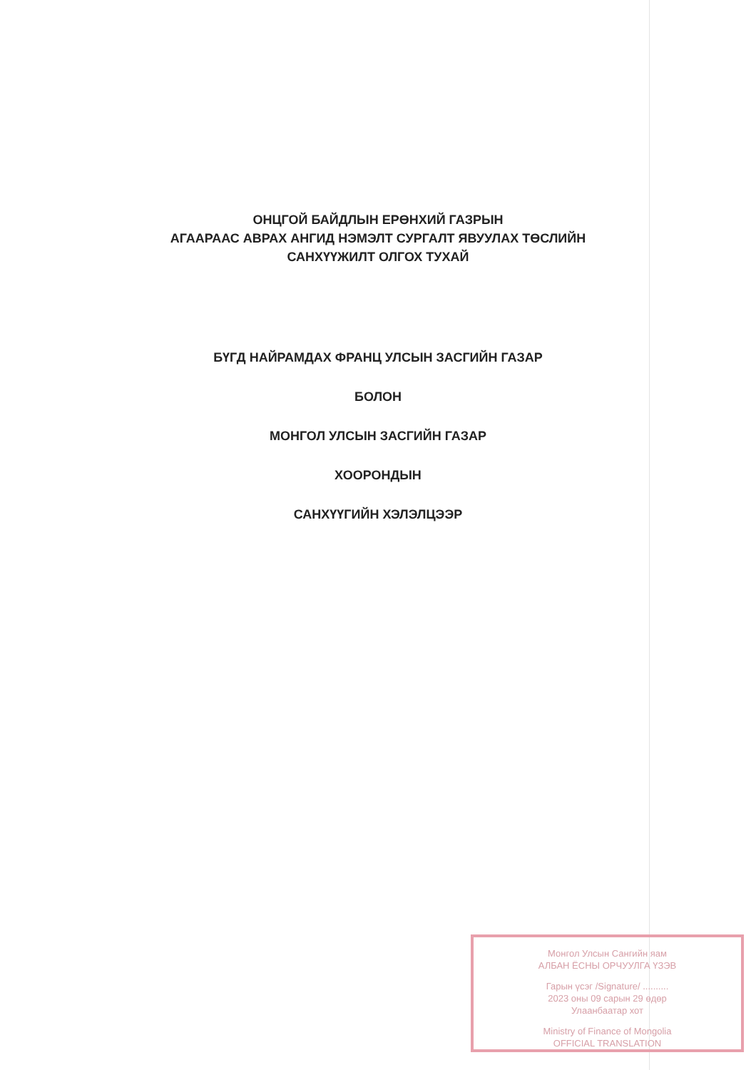ОНЦГОЙ БАЙДЛЫН ЕРӨНХИЙ ГАЗРЫН
АГААРААС АВРАХ АНГИД НЭМЭЛТ СУРГАЛТ ЯВУУЛАХ ТӨСЛИЙН
САНХҮҮЖИЛТ ОЛГОХ ТУХАЙ
БҮГД НАЙРАМДАХ ФРАНЦ УЛСЫН ЗАСГИЙН ГАЗАР
БОЛОН
МОНГОЛ УЛСЫН ЗАСГИЙН ГАЗАР
ХООРОНДЫН
САНХҮҮГИЙН ХЭЛЭЛЦЭЭР
Монгол Улсын Сангийн яам
АЛБАН ЁСНЫ ОРЧУУЛГА ҮЗЭВ
Гарын үсэг /Signature/ ..........
2023 оны 09 сарын 29 өдөр
Улаанбаатар хот
Ministry of Finance of Mongolia
OFFICIAL TRANSLATION